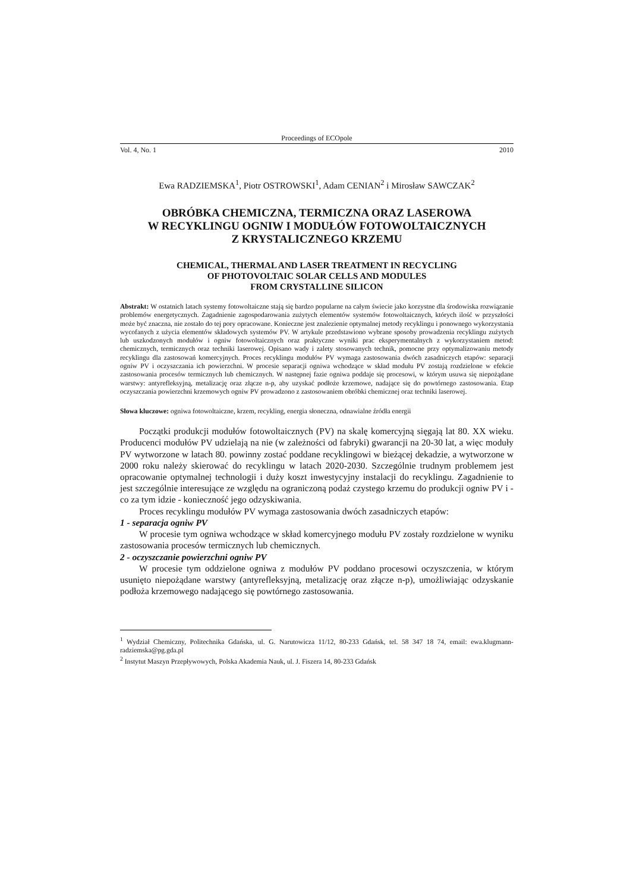Proceedings of ECOpole
Vol. 4, No. 1 2010
Ewa RADZIEMSKA<sup>1</sup>, Piotr OSTROWSKI<sup>1</sup>, Adam CENIAN<sup>2</sup> i Mirosław SAWCZAK<sup>2</sup>
OBRÓBKA CHEMICZNA, TERMICZNA ORAZ LASEROWA
W RECYKLINGU OGNIW I MODUŁÓW FOTOWOLTAICZNYCH
Z KRYSTALICZNEGO KRZEMU
CHEMICAL, THERMAL AND LASER TREATMENT IN RECYCLING
OF PHOTOVOLTAIC SOLAR CELLS AND MODULES
FROM CRYSTALLINE SILICON
Abstrakt: W ostatnich latach systemy fotowoltaiczne stają się bardzo popularne na całym świecie jako korzystne dla środowiska rozwiązanie problemów energetycznych. Zagadnienie zagospodarowania zużytych elementów systemów fotowoltaicznych, których ilość w przyszłości może być znaczna, nie zostało do tej pory opracowane. Konieczne jest znalezienie optymalnej metody recyklingu i ponownego wykorzystania wycofanych z użycia elementów składowych systemów PV. W artykule przedstawiono wybrane sposoby prowadzenia recyklingu zużytych lub uszkodzonych modułów i ogniw fotowoltaicznych oraz praktyczne wyniki prac eksperymentalnych z wykorzystaniem metod: chemicznych, termicznych oraz techniki laserowej. Opisano wady i zalety stosowanych technik, pomocne przy optymalizowaniu metody recyklingu dla zastosowań komercyjnych. Proces recyklingu modułów PV wymaga zastosowania dwóch zasadniczych etapów: separacji ogniw PV i oczyszczania ich powierzchni. W procesie separacji ogniwa wchodzące w skład modułu PV zostają rozdzielone w efekcie zastosowania procesów termicznych lub chemicznych. W następnej fazie ogniwa poddaje się procesowi, w którym usuwa się niepożądane warstwy: antyrefleksyjną, metalizację oraz złącze n-p, aby uzyskać podłoże krzemowe, nadające się do powtórnego zastosowania. Etap oczyszczania powierzchni krzemowych ogniw PV prowadzono z zastosowaniem obróbki chemicznej oraz techniki laserowej.
Słowa kluczowe: ogniwa fotowoltaiczne, krzem, recykling, energia słoneczna, odnawialne źródła energii
Początki produkcji modułów fotowoltaicznych (PV) na skalę komercyjną sięgają lat 80. XX wieku. Producenci modułów PV udzielają na nie (w zależności od fabryki) gwarancji na 20-30 lat, a więc moduły PV wytworzone w latach 80. powinny zostać poddane recyklingowi w bieżącej dekadzie, a wytworzone w 2000 roku należy skierować do recyklingu w latach 2020-2030. Szczególnie trudnym problemem jest opracowanie optymalnej technologii i duży koszt inwestycyjny instalacji do recyklingu. Zagadnienie to jest szczególnie interesujące ze względu na ograniczoną podaż czystego krzemu do produkcji ogniw PV i - co za tym idzie - konieczność jego odzyskiwania.
Proces recyklingu modułów PV wymaga zastosowania dwóch zasadniczych etapów:
1 - separacja ogniw PV
W procesie tym ogniwa wchodzące w skład komercyjnego modułu PV zostały rozdzielone w wyniku zastosowania procesów termicznych lub chemicznych.
2 - oczyszczanie powierzchni ogniw PV
W procesie tym oddzielone ogniwa z modułów PV poddano procesowi oczyszczenia, w którym usunięto niepożądane warstwy (antyrefleksyjną, metalizację oraz złącze n-p), umożliwiając odzyskanie podłoża krzemowego nadającego się powtórnego zastosowania.
<sup>1</sup> Wydział Chemiczny, Politechnika Gdańska, ul. G. Narutowicza 11/12, 80-233 Gdańsk, tel. 58 347 18 74, email: ewa.klugmann-radziemska@pg.gda.pl
<sup>2</sup> Instytut Maszyn Przepływowych, Polska Akademia Nauk, ul. J. Fiszera 14, 80-233 Gdańsk